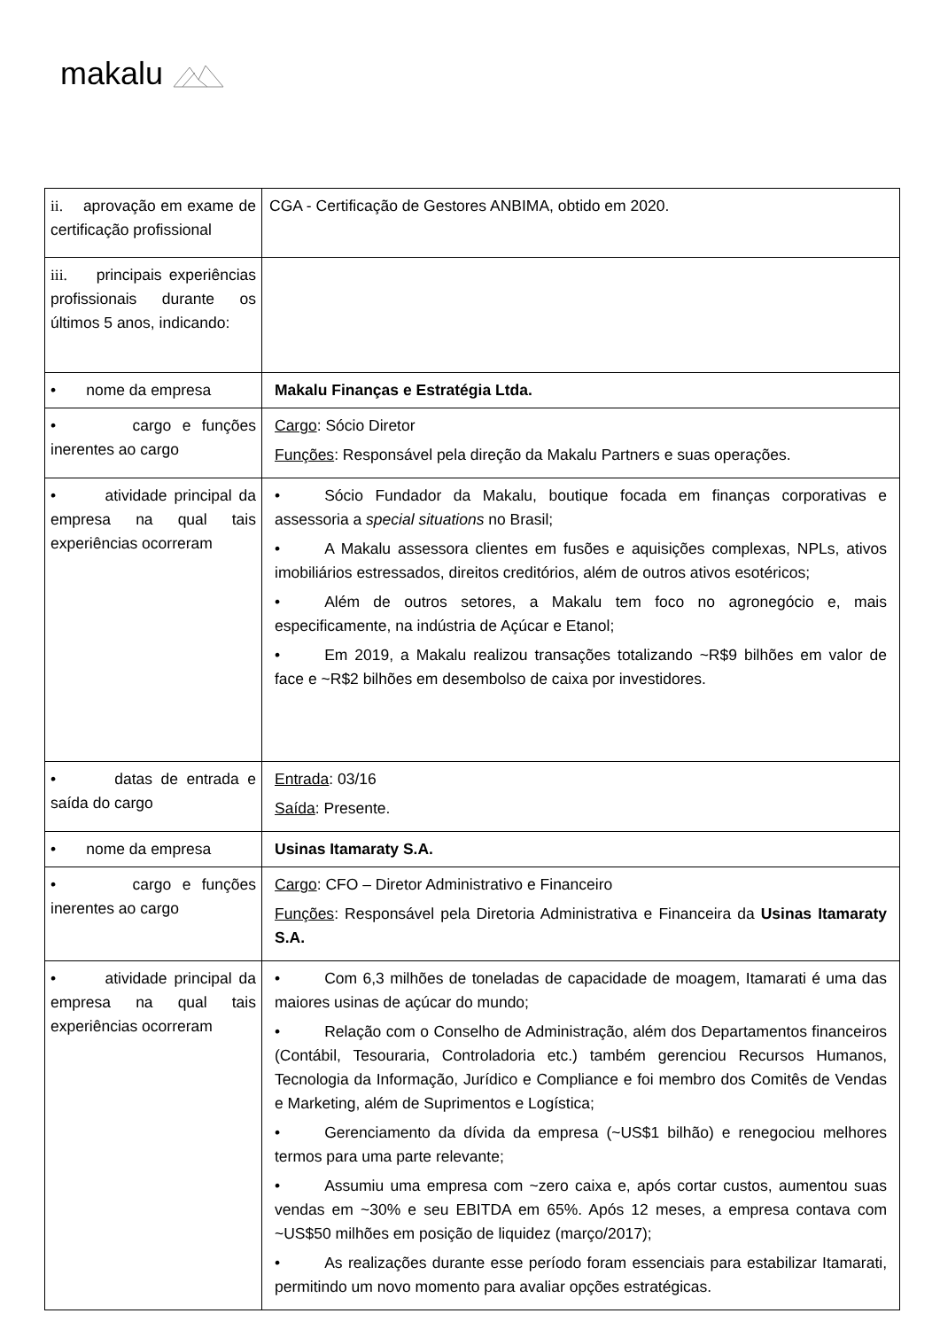makalu
| ii. aprovação em exame de certificação profissional | CGA - Certificação de Gestores ANBIMA, obtido em 2020. |
| iii. principais experiências profissionais durante os últimos 5 anos, indicando: | |
| • nome da empresa | Makalu Finanças e Estratégia Ltda. |
| • cargo e funções inerentes ao cargo | Cargo : Sócio Diretor Funções : Responsável pela direção da Makalu Partners e suas operações. |
| • atividade principal da empresa na qual tais experiências ocorreram | • Sócio Fundador da Makalu, boutique focada em finanças corporativas e assessoria a special situations no Brasil; • A Makalu assessora clientes em fusões e aquisições complexas, NPLs, ativos imobiliários estressados, direitos creditórios, além de outros ativos esotéricos; • Além de outros setores, a Makalu tem foco no agronegócio e, mais especificamente, na indústria de Açúcar e Etanol; • Em 2019, a Makalu realizou transações totalizando ~R$9 bilhões em valor de face e ~R$2 bilhões em desembolso de caixa por investidores. |
| • datas de entrada e saída do cargo | Entrada : 03/16 Saída : Presente. |
| • nome da empresa | Usinas Itamaraty S.A. |
| • cargo e funções inerentes ao cargo | Cargo : CFO – Diretor Administrativo e Financeiro Funções : Responsável pela Diretoria Administrativa e Financeira da Usinas Itamaraty S.A. |
| • atividade principal da empresa na qual tais experiências ocorreram | • Com 6,3 milhões de toneladas de capacidade de moagem, Itamarati é uma das maiores usinas de açúcar do mundo; • Relação com o Conselho de Administração, além dos Departamentos financeiros (Contábil, Tesouraria, Controladoria etc.) também gerenciou Recursos Humanos, Tecnologia da Informação, Jurídico e Compliance e foi membro dos Comitês de Vendas e Marketing, além de Suprimentos e Logística; • Gerenciamento da dívida da empresa (~US$1 bilhão) e renegociou melhores termos para uma parte relevante; • Assumiu uma empresa com ~zero caixa e, após cortar custos, aumentou suas vendas em ~30% e seu EBITDA em 65%. Após 12 meses, a empresa contava com ~US$50 milhões em posição de liquidez (março/2017); • As realizações durante esse período foram essenciais para estabilizar Itamarati, permitindo um novo momento para avaliar opções estratégicas. |